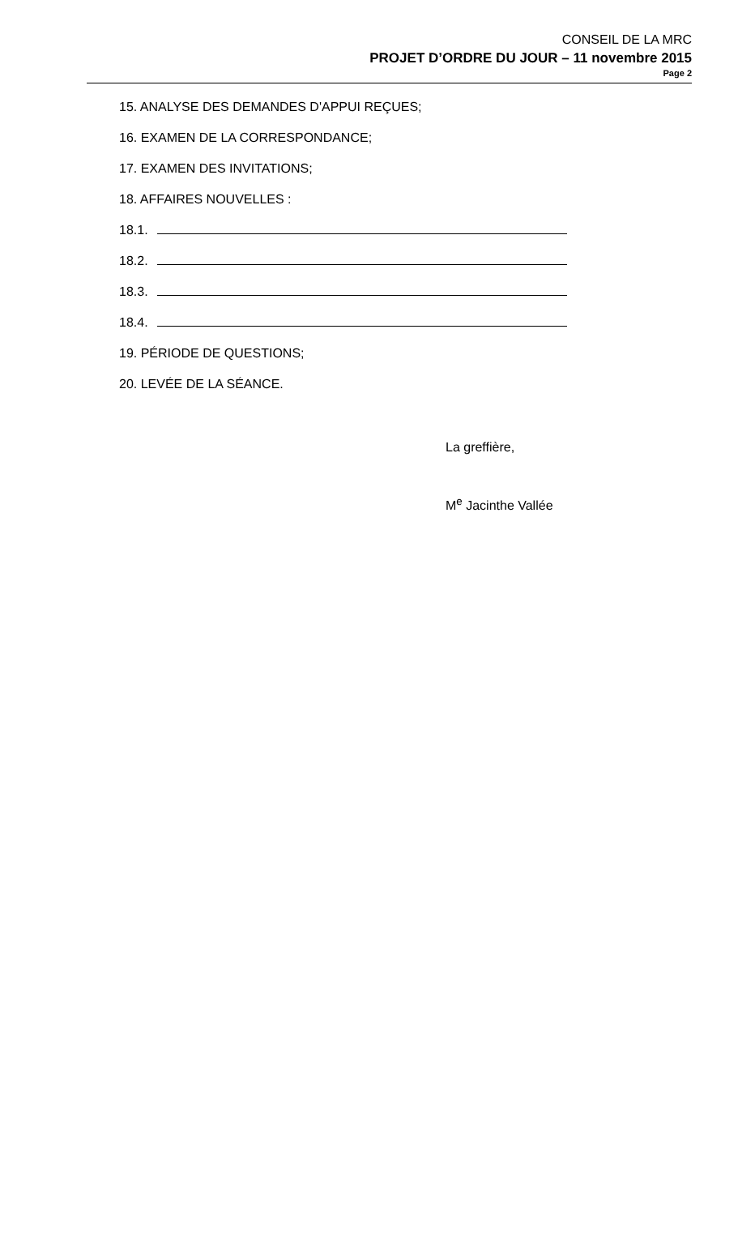CONSEIL DE LA MRC
PROJET D’ORDRE DU JOUR – 11 novembre 2015
Page 2
15. ANALYSE DES DEMANDES D'APPUI REÇUES;
16. EXAMEN DE LA CORRESPONDANCE;
17. EXAMEN DES INVITATIONS;
18. AFFAIRES NOUVELLES :
18.1.
18.2.
18.3.
18.4.
19. PÉRIODE DE QUESTIONS;
20. LEVÉE DE LA SÉANCE.
La greffière,
M<sup>e</sup> Jacinthe Vallée